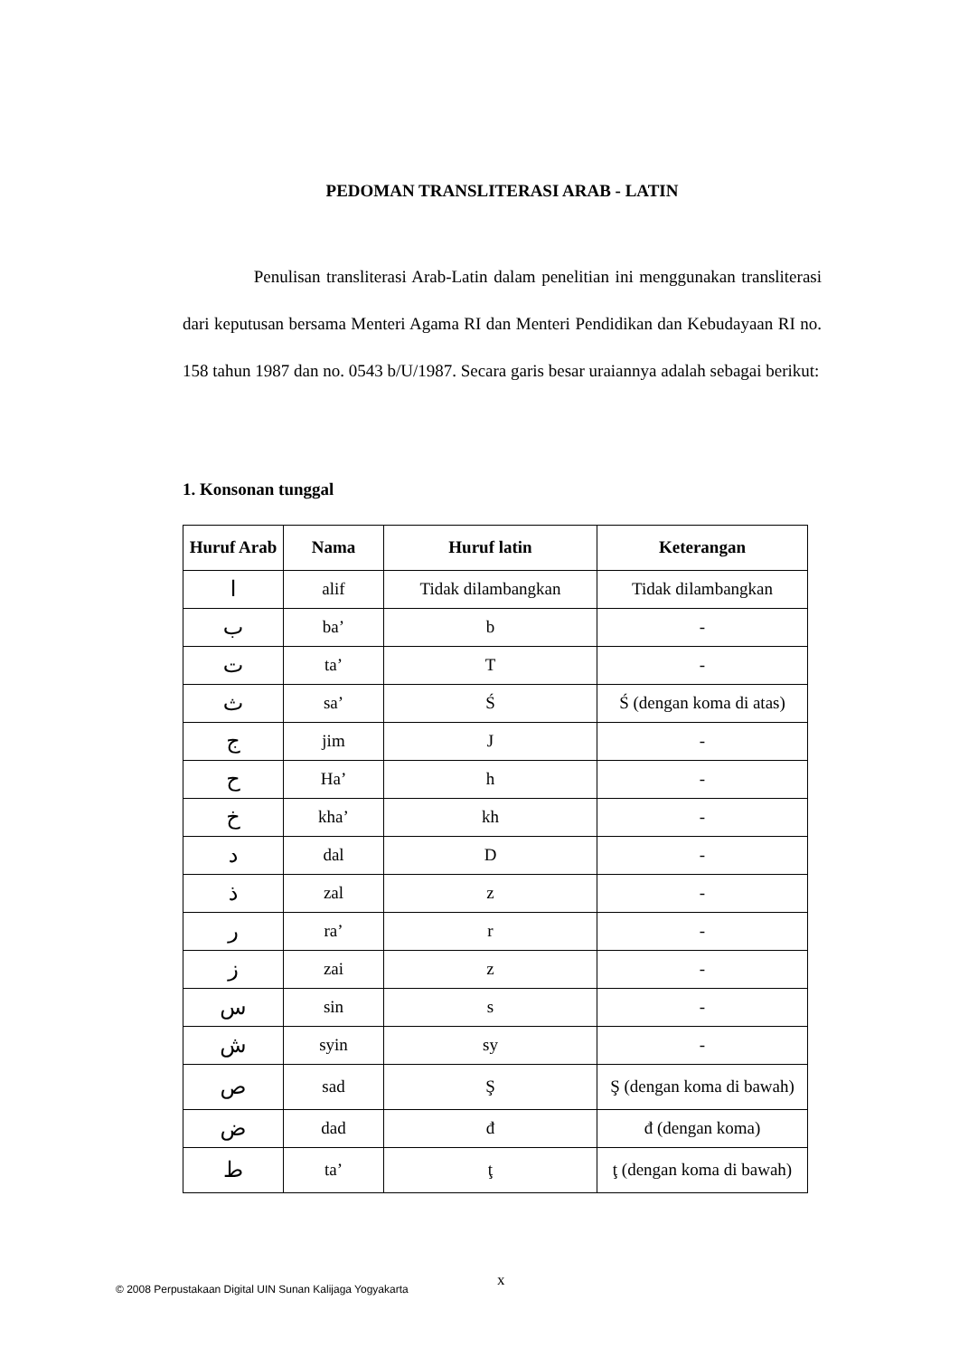PEDOMAN TRANSLITERASI ARAB - LATIN
Penulisan transliterasi Arab-Latin dalam penelitian ini menggunakan transliterasi dari keputusan bersama Menteri Agama RI dan Menteri Pendidikan dan Kebudayaan RI no. 158 tahun 1987 dan no. 0543 b/U/1987. Secara garis besar uraiannya adalah sebagai berikut:
1. Konsonan tunggal
| Huruf Arab | Nama | Huruf latin | Keterangan |
| --- | --- | --- | --- |
| ا | alif | Tidak dilambangkan | Tidak dilambangkan |
| ب | ba’ | b | - |
| ت | ta’ | T | - |
| ث | sa’ | Ś | Ś (dengan koma di atas) |
| ج | jim | J | - |
| ح | Ha’ | h | - |
| خ | kha’ | kh | - |
| د | dal | D | - |
| ذ | zal | z | - |
| ر | ra’ | r | - |
| ز | zai | z | - |
| س | sin | s | - |
| ش | syin | sy | - |
| ص | sad | Ş | Ş (dengan koma di bawah) |
| ض | dad | đ | đ (dengan koma) |
| ط | ta’ | ţ | ţ (dengan koma di bawah) |
x
© 2008 Perpustakaan Digital UIN Sunan Kalijaga Yogyakarta